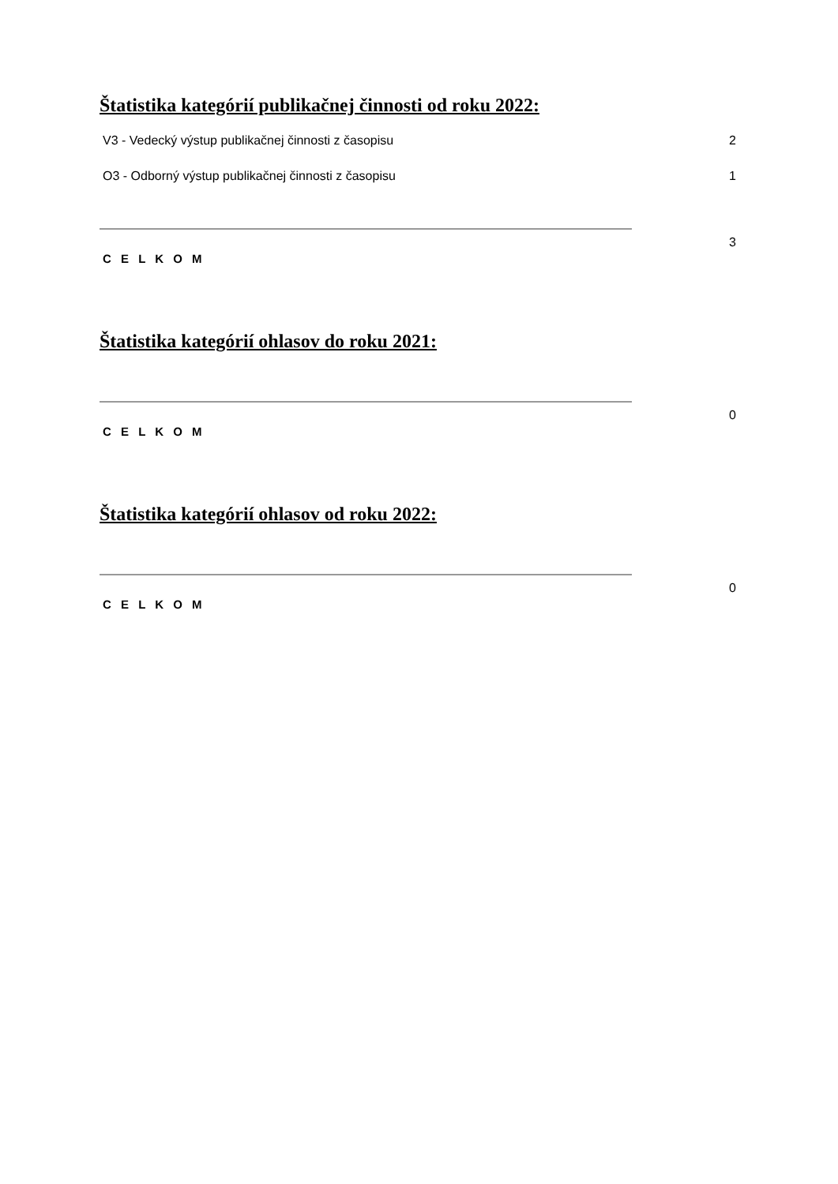Štatistika kategórií publikačnej činnosti od roku 2022:
| V3 - Vedecký výstup publikačnej činnosti z časopisu | | 2 |
| O3 - Odborný výstup publikačnej činnosti z časopisu | | 1 |
| C E L K O M | | 3 |
Štatistika kategórií ohlasov do roku 2021:
| C E L K O M | | 0 |
Štatistika kategórií ohlasov od roku 2022:
| C E L K O M | | 0 |